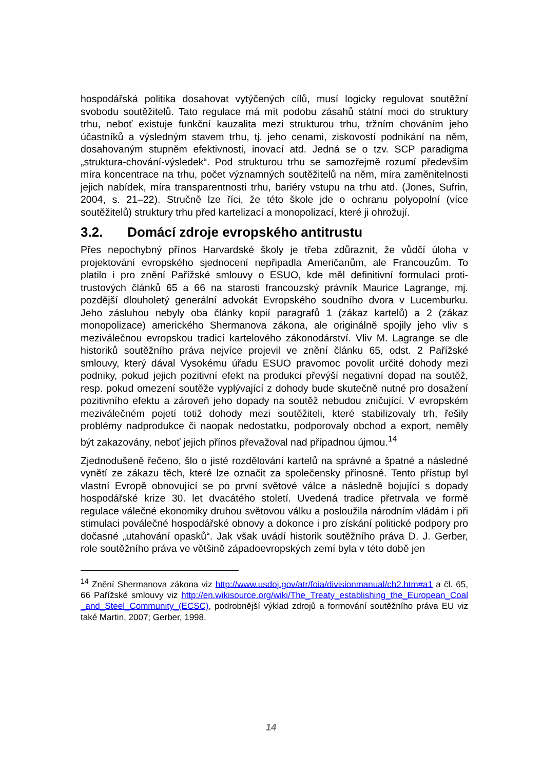hospodářská politika dosahovat vytýčených cílů, musí logicky regulovat soutěžní svobodu soutěžitelů. Tato regulace má mít podobu zásahů státní moci do struktury trhu, neboť existuje funkční kauzalita mezi strukturou trhu, tržním chováním jeho účastníků a výsledným stavem trhu, tj. jeho cenami, ziskovostí podnikání na něm, dosahovaným stupněm efektivnosti, inovací atd. Jedná se o tzv. SCP paradigma „struktura-chování-výsledek“. Pod strukturou trhu se samozřejmě rozumí především míra koncentrace na trhu, počet významných soutěžitelů na něm, míra zaměnitelnosti jejich nabídek, míra transparentnosti trhu, bariéry vstupu na trhu atd. (Jones, Sufrin, 2004, s. 21–22). Stručně lze říci, že této škole jde o ochranu polyopolní (více soutěžitelů) struktury trhu před kartelizací a monopolizací, které ji ohrožují.
3.2. Domácí zdroje evropského antitrustu
Přes nepochybný přínos Harvardské školy je třeba zdůraznit, že vůdčí úloha v projektování evropského sjednocení nepřipadla Američanům, ale Francouzům. To platilo i pro znění Pařížské smlouvy o ESUO, kde měl definitivní formulaci proti-trustových článků 65 a 66 na starosti francouzský právník Maurice Lagrange, mj. pozdější dlouholetý generální advokát Evropského soudního dvora v Lucemburku. Jeho zásluhou nebyly oba články kopií paragrafů 1 (zákaz kartelů) a 2 (zákaz monopolizace) amerického Shermanova zákona, ale originálně spojily jeho vliv s meziválečnou evropskou tradicí kartelového zákonodárství. Vliv M. Lagrange se dle historiků soutěžního práva nejvíce projevil ve znění článku 65, odst. 2 Pařížské smlouvy, který dával Vysokému úřadu ESUO pravomoc povolit určité dohody mezi podniky, pokud jejich pozitivní efekt na produkci převýší negativní dopad na soutěž, resp. pokud omezení soutěže vyplývající z dohody bude skutečně nutné pro dosažení pozitivního efektu a zároveň jeho dopady na soutěž nebudou zničující. V evropském meziválečném pojetí totiž dohody mezi soutěžiteli, které stabilizovaly trh, řešily problémy nadprodukce či naopak nedostatku, podporovaly obchod a export, neměly být zakazovány, neboť jejich přínos převažoval nad případnou újmou.<sup>14</sup>
Zjednodušeně řečeno, šlo o jisté rozdělování kartelů na správné a špatné a následné vynětí ze zákazu těch, které lze označit za společensky přínosné. Tento přístup byl vlastní Evropě obnovující se po první světové válce a následně bojující s dopady hospodářské krize 30. let dvacátého století. Uvedená tradice přetrvala ve formě regulace válečné ekonomiky druhou světovou válku a posloužila národním vládám i při stimulaci poválečné hospodářské obnovy a dokonce i pro získání politické podpory pro dočasné „utahování opasků“. Jak však uvádí historik soutěžního práva D. J. Gerber, role soutěžního práva ve většině západoevropských zemí byla v této době jen
<sup>14</sup> Znění Shermanova zákona viz http://www.usdoj.gov/atr/foia/divisionmanual/ch2.htm#a1 a čl. 65, 66 Pařížské smlouvy viz http://en.wikisource.org/wiki/The_Treaty_establishing_the_European_Coal_and_Steel_Community_(ECSC), podrobnější výklad zdrojů a formování soutěžního práva EU viz také Martin, 2007; Gerber, 1998.
14